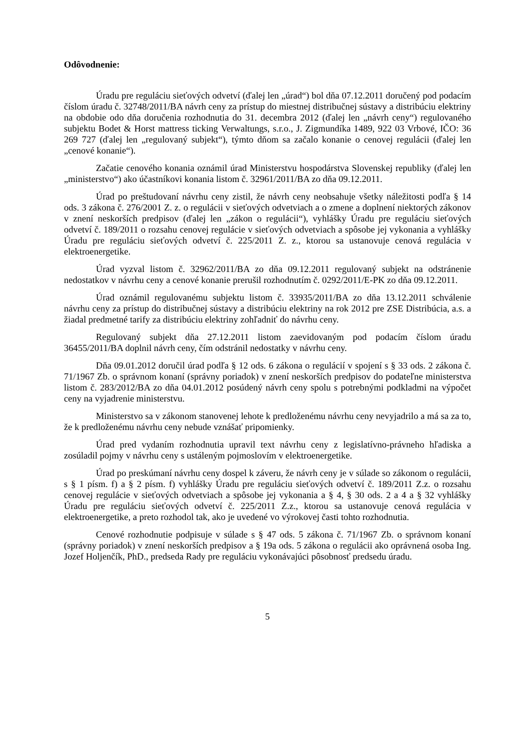Odôvodnenie:
Úradu pre reguláciu sieťových odvetví (ďalej len „úrad“) bol dňa 07.12.2011 doručený pod podacím číslom úradu č. 32748/2011/BA návrh ceny za prístup do miestnej distribučnej sústavy a distribúciu elektriny na obdobie odo dňa doručenia rozhodnutia do 31. decembra 2012 (ďalej len „návrh ceny“) regulovaného subjektu Bodet & Horst mattress ticking Verwaltungs, s.r.o., J. Zigmundíka 1489, 922 03 Vrbové, IČO: 36 269 727 (ďalej len „regulovaný subjekt“), týmto dňom sa začalo konanie o cenovej regulácii (ďalej len „cenové konanie“).
Začatie cenového konania oznámil úrad Ministerstvu hospodárstva Slovenskej republiky (ďalej len „ministerstvo“) ako účastníkovi konania listom č. 32961/2011/BA zo dňa 09.12.2011.
Úrad po preštudovaní návrhu ceny zistil, že návrh ceny neobsahuje všetky náležitosti podľa § 14 ods. 3 zákona č. 276/2001 Z. z. o regulácii v sieťových odvetviach a o zmene a doplnení niektorých zákonov v znení neskorších predpisov (ďalej len „zákon o regulácii“), vyhlášky Úradu pre reguláciu sieťových odvetví č. 189/2011 o rozsahu cenovej regulácie v sieťových odvetviach a spôsobe jej vykonania a vyhlášky Úradu pre reguláciu sieťových odvetví č. 225/2011 Z. z., ktorou sa ustanovuje cenová regulácia v elektroenergetike.
Úrad vyzval listom č. 32962/2011/BA zo dňa 09.12.2011 regulovaný subjekt na odstránenie nedostatkov v návrhu ceny a cenové konanie prerušil rozhodnutím č. 0292/2011/E-PK zo dňa 09.12.2011.
Úrad oznámil regulovanému subjektu listom č. 33935/2011/BA zo dňa 13.12.2011 schválenie návrhu ceny za prístup do distribučnej sústavy a distribúciu elektriny na rok 2012 pre ZSE Distribúcia, a.s. a žiadal predmetné tarify za distribúciu elektriny zohľadniť do návrhu ceny.
Regulovaný subjekt dňa 27.12.2011 listom zaevidovaným pod podacím číslom úradu 36455/2011/BA doplnil návrh ceny, čím odstránil nedostatky v návrhu ceny.
Dňa 09.01.2012 doručil úrad podľa § 12 ods. 6 zákona o regulácií v spojení s § 33 ods. 2 zákona č. 71/1967 Zb. o správnom konaní (správny poriadok) v znení neskorších predpisov do podateľne ministerstva listom č. 283/2012/BA zo dňa 04.01.2012 posúdený návrh ceny spolu s potrebnými podkladmi na výpočet ceny na vyjadrenie ministerstvu.
Ministerstvo sa v zákonom stanovenej lehote k predloženému návrhu ceny nevyjadrilo a má sa za to, že k predloženému návrhu ceny nebude vznášať pripomienky.
Úrad pred vydaním rozhodnutia upravil text návrhu ceny z legislatívno-právneho hľadiska a zosúladil pojmy v návrhu ceny s ustáleným pojmoslovím v elektroenergetike.
Úrad po preskúmaní návrhu ceny dospel k záveru, že návrh ceny je v súlade so zákonom o regulácii, s § 1 písm. f) a § 2 písm. f) vyhlášky Úradu pre reguláciu sieťových odvetví č. 189/2011 Z.z. o rozsahu cenovej regulácie v sieťových odvetviach a spôsobe jej vykonania a § 4, § 30 ods. 2 a 4 a § 32 vyhlášky Úradu pre reguláciu sieťových odvetví č. 225/2011 Z.z., ktorou sa ustanovuje cenová regulácia v elektroenergetike, a preto rozhodol tak, ako je uvedené vo výrokovej časti tohto rozhodnutia.
Cenové rozhodnutie podpisuje v súlade s § 47 ods. 5 zákona č. 71/1967 Zb. o správnom konaní (správny poriadok) v znení neskorších predpisov a § 19a ods. 5 zákona o regulácii ako oprávnená osoba Ing. Jozef Holjenčík, PhD., predseda Rady pre reguláciu vykonávajúci pôsobnosť predsedu úradu.
5